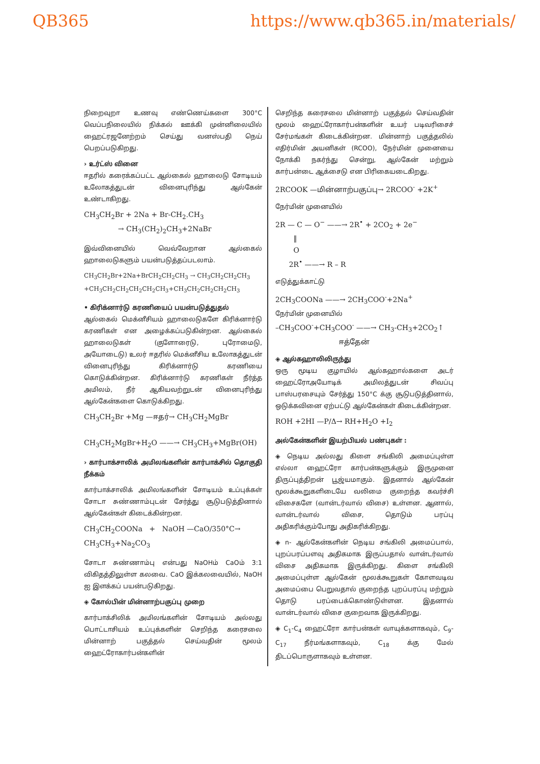QB365 https://www.qb365.in/materials/
நிறைவுறா உணவு எண்ணெய்களை 300°C வெப்பநிலையில் நிக்கல் ஊக்கி முன்னிலையில் ஹைட்ரஜனேற்றம் செய்து வனஸ்பதி நெய் பெறப்படுகிறது.
› உர்ட்ஸ் வினை
ஈதரில் கரைக்கப்பட்ட ஆல்கைல் ஹாலைடு சோடியம் உலோகத்துடன் வினைபுரிந்து ஆல்கேன் உண்டாகிறது.
CH<sub>3</sub>CH<sub>2</sub>Br + 2Na + Br-CH<sub>2</sub>.CH<sub>3</sub>
→ CH<sub>3</sub>(CH<sub>2</sub>)<sub>2</sub>CH<sub>3</sub>+2NaBr
இவ்வினையில் வெவ்வேறான ஆல்கைல் ஹாலைடுகளும் பயன்படுத்தப்படலாம்.
CH<sub>3</sub>CH<sub>2</sub>Br+2Na+BrCH<sub>2</sub>CH<sub>2</sub>CH<sub>3</sub> → CH<sub>3</sub>CH<sub>2</sub>CH<sub>2</sub>CH<sub>3</sub>
+CH<sub>3</sub>CH<sub>2</sub>CH<sub>2</sub>CH<sub>2</sub>CH<sub>2</sub>CH<sub>3</sub>+CH<sub>3</sub>CH<sub>2</sub>CH<sub>2</sub>CH<sub>2</sub>CH<sub>3</sub>
• கிரிக்னார்டு கரணியைப் பயன்படுத்துதல்
ஆல்கைல் மெக்னீசியம் ஹாலைடுகளே கிரிக்னார்டு கரணிகள் என அழைக்கப்படுகின்றன. ஆல்கைல் ஹாலைடுகள் (குளோரைடு, புரோமைடு, அயோடைடு) உலர் ஈதரில் மெக்னீசிய உலோகத்துடன் வினைபுரிந்து கிரிக்னார்டு கரணியை கொடுக்கின்றன. கிரிக்னார்டு கரணிகள் நீர்த்த அமிலம், நீர் ஆகியவற்றுடன் வினைபுரிந்து ஆல்கேன்களை கொடுக்கிறது.
CH<sub>3</sub>CH<sub>2</sub>Br +Mg —ஈதர்→ CH<sub>3</sub>CH<sub>2</sub>MgBr
CH<sub>3</sub>CH<sub>2</sub>MgBr+H<sub>2</sub>O ——→ CH<sub>3</sub>CH<sub>3</sub>+MgBr(OH)
› கார்பாக்சாலிக் அமிலங்களின் கார்பாக்சில் தொகுதி நீக்கம்
கார்பாக்சாலிக் அமிலங்களின் சோடியம் உப்புக்கள் சோடா சுண்ணாம்புடன் சேர்த்து சூடுபடுத்தினால் ஆல்கேன்கள் கிடைக்கின்றன.
CH<sub>3</sub>CH<sub>2</sub>COONa + NaOH —CaO/350°C→
CH<sub>3</sub>CH<sub>3</sub>+Na<sub>2</sub>CO<sub>3</sub>
சோடா சுண்ணாம்பு என்பது NaOHம் CaOம் 3:1 விகிதத்திலுள்ள கலவை. CaO இக்கலவையில், NaOH ஐ இளக்கப் பயன்படுகிறது.
◈ கோல்பின் மின்னாற்பகுப்பு முறை
கார்பாக்சிலிக் அமிலங்களின் சோடியம் அல்லது பொட்டாசியம் உப்புக்களின் செறிந்த கரைசலை மின்னாற் பகுத்தல் செய்வதின் மூலம் ஹைட்ரோகார்பன்களின்
செறிந்த கரைசலை மின்னாற் பகுத்தல் செய்வதின் மூலம் ஹைட்ரோகார்பன்களின் உயர் படிவரிசைச் சேர்மங்கள் கிடைக்கின்றன. மின்னாற் பகுத்தலில் எதிர்மின் அயனிகள் (RCOO), நேர்மின் முனையை நோக்கி நகர்ந்து சென்று, ஆல்கேன் மற்றும் கார்பன்டை ஆக்சைடு என பிரிகையடைகிறது.
2RCOOK —மின்னாற்பகுப்பு→ 2RCOO<sup>-</sup> +2K<sup>+</sup>
நேர்மின் முனையில்
2R — C — O<sup>−</sup> ——→ 2R<sup>•</sup> + 2CO<sub>2</sub> + 2e<sup>−</sup>
‖
O
2R<sup>•</sup> ——→ R – R
எடுத்துக்காட்டு
2CH<sub>3</sub>COONa ——→ 2CH<sub>3</sub>COO<sup>-</sup>+2Na<sup>+</sup>
நேர்மின் முனையில்
–CH<sub>3</sub>COO<sup>-</sup>+CH<sub>3</sub>COO<sup>-</sup> ——→ CH<sub>3</sub>-CH<sub>3</sub>+2CO<sub>2</sub>↑
ஈத்தேன்
◈ ஆல்கஹாலிலிருந்து
ஒரு மூடிய குழாயில் ஆல்கஹால்களை அடர் ஹைட்ரோஅயோடிக் அமிலத்துடன் சிவப்பு பாஸ்பரசையும் சேர்த்து 150°C க்கு சூடுபடுத்தினால், ஒடுக்கவினை ஏற்பட்டு ஆல்கேன்கள் கிடைக்கின்றன.
ROH +2HI —P/Δ→ RH+H<sub>2</sub>O +I<sub>2</sub>
அல்கேன்களின் இயற்பியல் பண்புகள் :
◈ நெடிய அல்லது கிளை சங்கிலி அமைப்புள்ள எல்லா ஹைட்ரோ கார்பன்களுக்கும் இருமுனை திருப்புத்திறன் பூஜ்யமாகும். இதனால் ஆல்கேன் மூலக்கூறுகளிடையே வலிமை குறைந்த கவர்ச்சி விசைகளே (வான்டர்வால் விசை) உள்ளன. ஆனால், வான்டர்வால் விசை, தொடும் பரப்பு அதிகரிக்கும்போது அதிகரிக்கிறது.
◈ n- ஆல்கேன்களின் நெடிய சங்கிலி அமைப்பால், புறப்பரப்பளவு அதிகமாக இருப்பதால் வான்டர்வால் விசை அதிகமாக இருக்கிறது. கிளை சங்கிலி அமைப்புள்ள ஆல்கேன் மூலக்கூறுகள் கோளவடிவ அமைப்பை பெறுவதால் குறைந்த புறப்பரப்பு மற்றும் தொடு பரப்பைக்கொண்டுள்ளன. இதனால் வான்டர்வால் விசை குறைவாக இருக்கிறது.
◈ C<sub>1</sub>-C<sub>4</sub> ஹைட்ரோ கார்பன்கள் வாயுக்களாகவும், C<sub>9</sub>-C<sub>17</sub> நீர்மங்களாகவும், C<sub>18</sub> க்கு மேல் திடப்பொருளாகவும் உள்ளன.